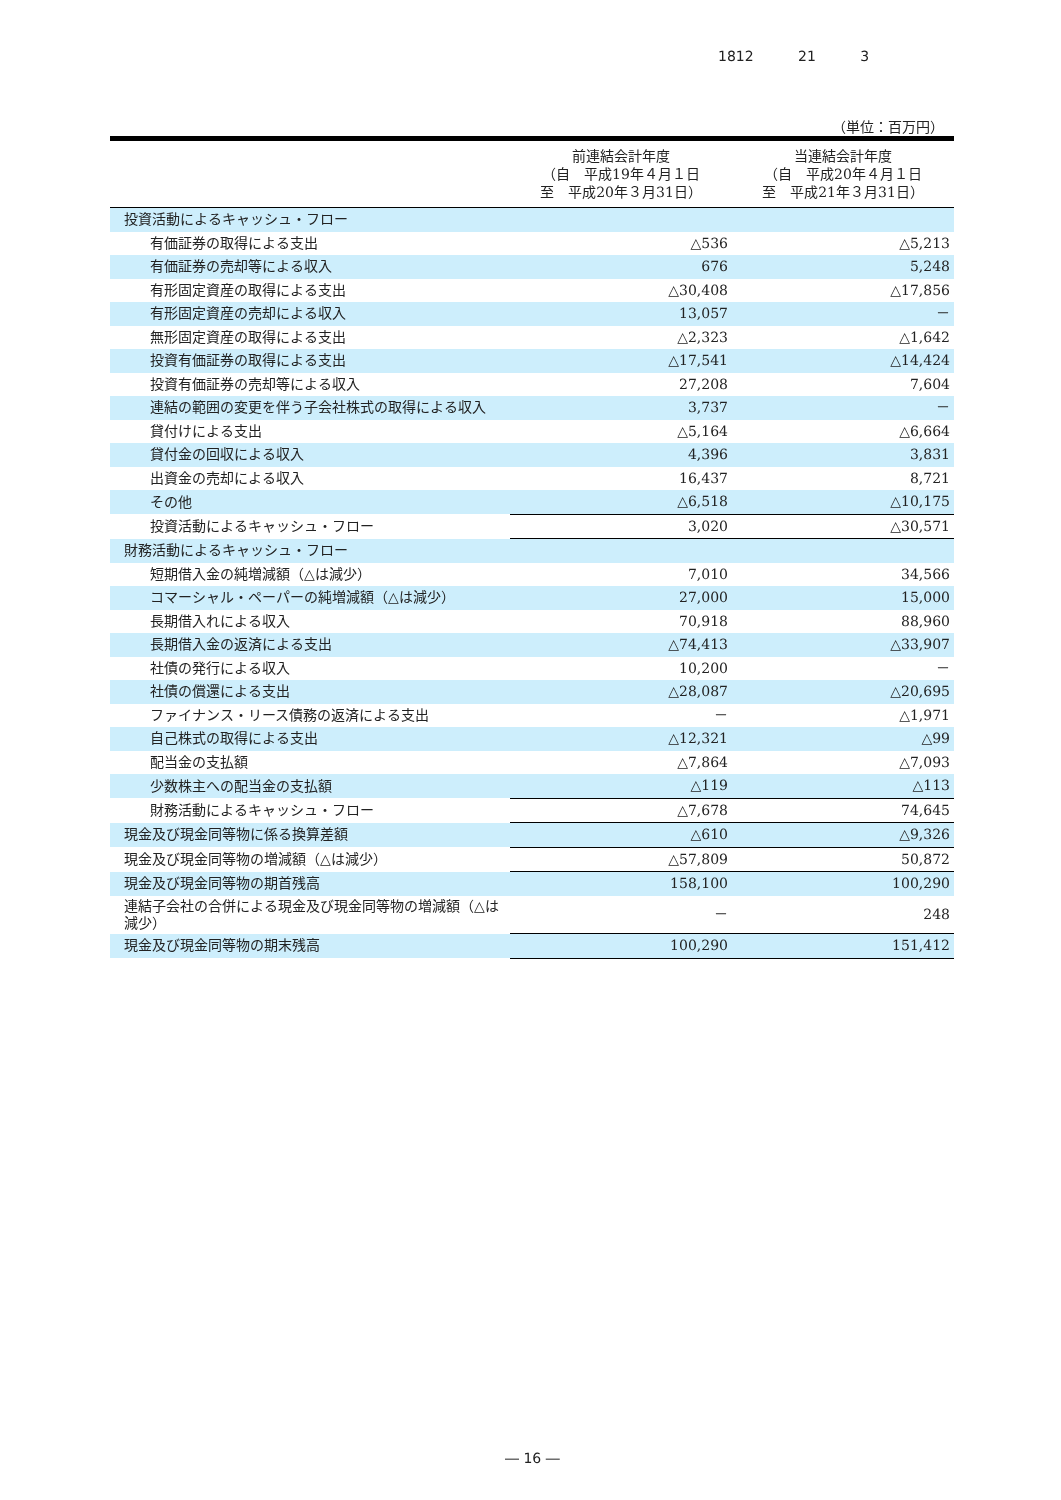1812 21 3
（単位：百万円）
| | 前連結会計年度 （自 平成19年４月１日 至 平成20年３月31日） | 当連結会計年度 （自 平成20年４月１日 至 平成21年３月31日） |
| --- | --- | --- |
| 投資活動によるキャッシュ・フロー | | |
| 有価証券の取得による支出 | △536 | △5,213 |
| 有価証券の売却等による収入 | 676 | 5,248 |
| 有形固定資産の取得による支出 | △30,408 | △17,856 |
| 有形固定資産の売却による収入 | 13,057 | － |
| 無形固定資産の取得による支出 | △2,323 | △1,642 |
| 投資有価証券の取得による支出 | △17,541 | △14,424 |
| 投資有価証券の売却等による収入 | 27,208 | 7,604 |
| 連結の範囲の変更を伴う子会社株式の取得による収入 | 3,737 | － |
| 貸付けによる支出 | △5,164 | △6,664 |
| 貸付金の回収による収入 | 4,396 | 3,831 |
| 出資金の売却による収入 | 16,437 | 8,721 |
| その他 | △6,518 | △10,175 |
| 投資活動によるキャッシュ・フロー | 3,020 | △30,571 |
| 財務活動によるキャッシュ・フロー | | |
| 短期借入金の純増減額（△は減少） | 7,010 | 34,566 |
| コマーシャル・ペーパーの純増減額（△は減少） | 27,000 | 15,000 |
| 長期借入れによる収入 | 70,918 | 88,960 |
| 長期借入金の返済による支出 | △74,413 | △33,907 |
| 社債の発行による収入 | 10,200 | － |
| 社債の償還による支出 | △28,087 | △20,695 |
| ファイナンス・リース債務の返済による支出 | － | △1,971 |
| 自己株式の取得による支出 | △12,321 | △99 |
| 配当金の支払額 | △7,864 | △7,093 |
| 少数株主への配当金の支払額 | △119 | △113 |
| 財務活動によるキャッシュ・フロー | △7,678 | 74,645 |
| 現金及び現金同等物に係る換算差額 | △610 | △9,326 |
| 現金及び現金同等物の増減額（△は減少） | △57,809 | 50,872 |
| 現金及び現金同等物の期首残高 | 158,100 | 100,290 |
| 連結子会社の合併による現金及び現金同等物の増減額（△は減少） | － | 248 |
| 現金及び現金同等物の期末残高 | 100,290 | 151,412 |
― 16 ―